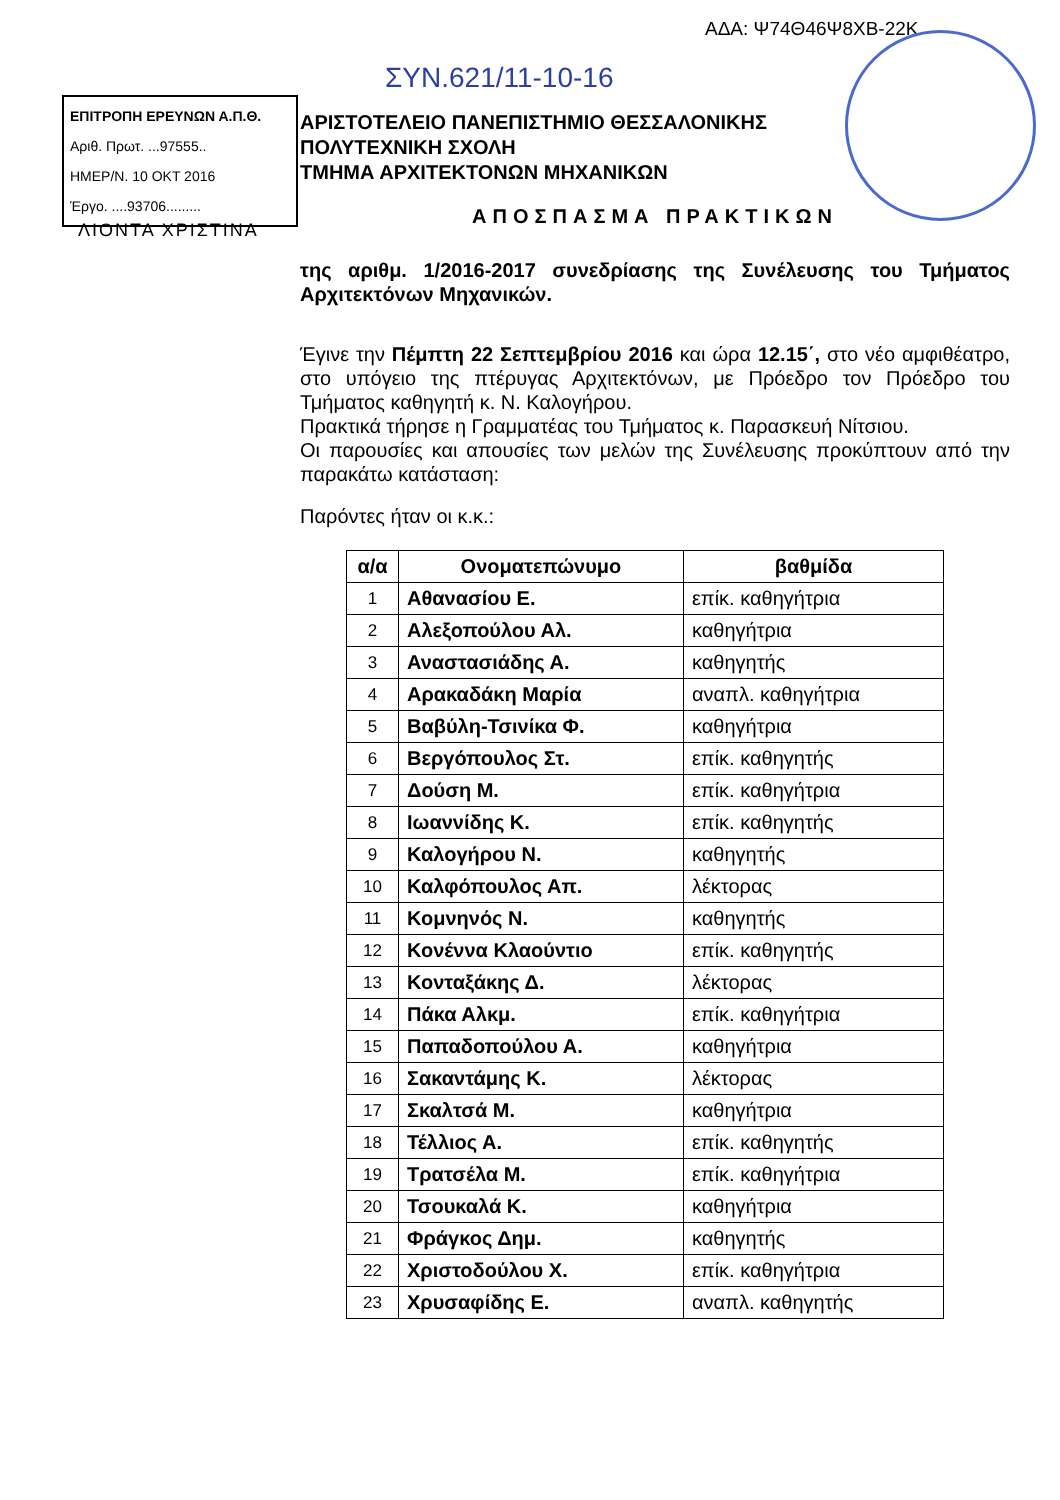ΑΔΑ: Ψ74Θ46Ψ8ΧΒ-22Κ
ΣΥΝ.621/11-10-16
ΕΠΙΤΡΟΠΗ ΕΡΕΥΝΩΝ Α.Π.Θ.
Αριθ. Πρωτ. ...97555..
ΗΜΕΡ/Ν. 10 ΟΚΤ 2016
Έργο. ....93706.........
ΛΙΟΝΤΑ ΧΡΙΣΤΙΝΑ
ΑΡΙΣΤΟΤΕΛΕΙΟ ΠΑΝΕΠΙΣΤΗΜΙΟ ΘΕΣΣΑΛΟΝΙΚΗΣ
ΠΟΛΥΤΕΧΝΙΚΗ ΣΧΟΛΗ
ΤΜΗΜΑ ΑΡΧΙΤΕΚΤΟΝΩΝ ΜΗΧΑΝΙΚΩΝ
ΑΠΟΣΠΑΣΜΑ ΠΡΑΚΤΙΚΩΝ
της αριθμ. 1/2016-2017 συνεδρίασης της Συνέλευσης του Τμήματος Αρχιτεκτόνων Μηχανικών.
Έγινε την Πέμπτη 22 Σεπτεμβρίου 2016 και ώρα 12.15΄, στο νέο αμφιθέατρο, στο υπόγειο της πτέρυγας Αρχιτεκτόνων, με Πρόεδρο τον Πρόεδρο του Τμήματος καθηγητή κ. Ν. Καλογήρου.
Πρακτικά τήρησε η Γραμματέας του Τμήματος κ. Παρασκευή Νίτσιου.
Οι παρουσίες και απουσίες των μελών της Συνέλευσης προκύπτουν από την παρακάτω κατάσταση:
Παρόντες ήταν οι κ.κ.:
| α/α | Ονοματεπώνυμο | βαθμίδα |
| --- | --- | --- |
| 1 | Αθανασίου Ε. | επίκ. καθηγήτρια |
| 2 | Αλεξοπούλου Αλ. | καθηγήτρια |
| 3 | Αναστασιάδης Α. | καθηγητής |
| 4 | Αρακαδάκη Μαρία | αναπλ. καθηγήτρια |
| 5 | Βαβύλη-Τσινίκα Φ. | καθηγήτρια |
| 6 | Βεργόπουλος Στ. | επίκ. καθηγητής |
| 7 | Δούση Μ. | επίκ. καθηγήτρια |
| 8 | Ιωαννίδης Κ. | επίκ. καθηγητής |
| 9 | Καλογήρου Ν. | καθηγητής |
| 10 | Καλφόπουλος Απ. | λέκτορας |
| 11 | Κομνηνός Ν. | καθηγητής |
| 12 | Κονέννα Κλαούντιο | επίκ. καθηγητής |
| 13 | Κονταξάκης Δ. | λέκτορας |
| 14 | Πάκα Αλκμ. | επίκ. καθηγήτρια |
| 15 | Παπαδοπούλου Α. | καθηγήτρια |
| 16 | Σακαντάμης Κ. | λέκτορας |
| 17 | Σκαλτσά Μ. | καθηγήτρια |
| 18 | Τέλλιος Α. | επίκ. καθηγητής |
| 19 | Τρατσέλα Μ. | επίκ. καθηγήτρια |
| 20 | Τσουκαλά Κ. | καθηγήτρια |
| 21 | Φράγκος Δημ. | καθηγητής |
| 22 | Χριστοδούλου Χ. | επίκ. καθηγήτρια |
| 23 | Χρυσαφίδης Ε. | αναπλ. καθηγητής |